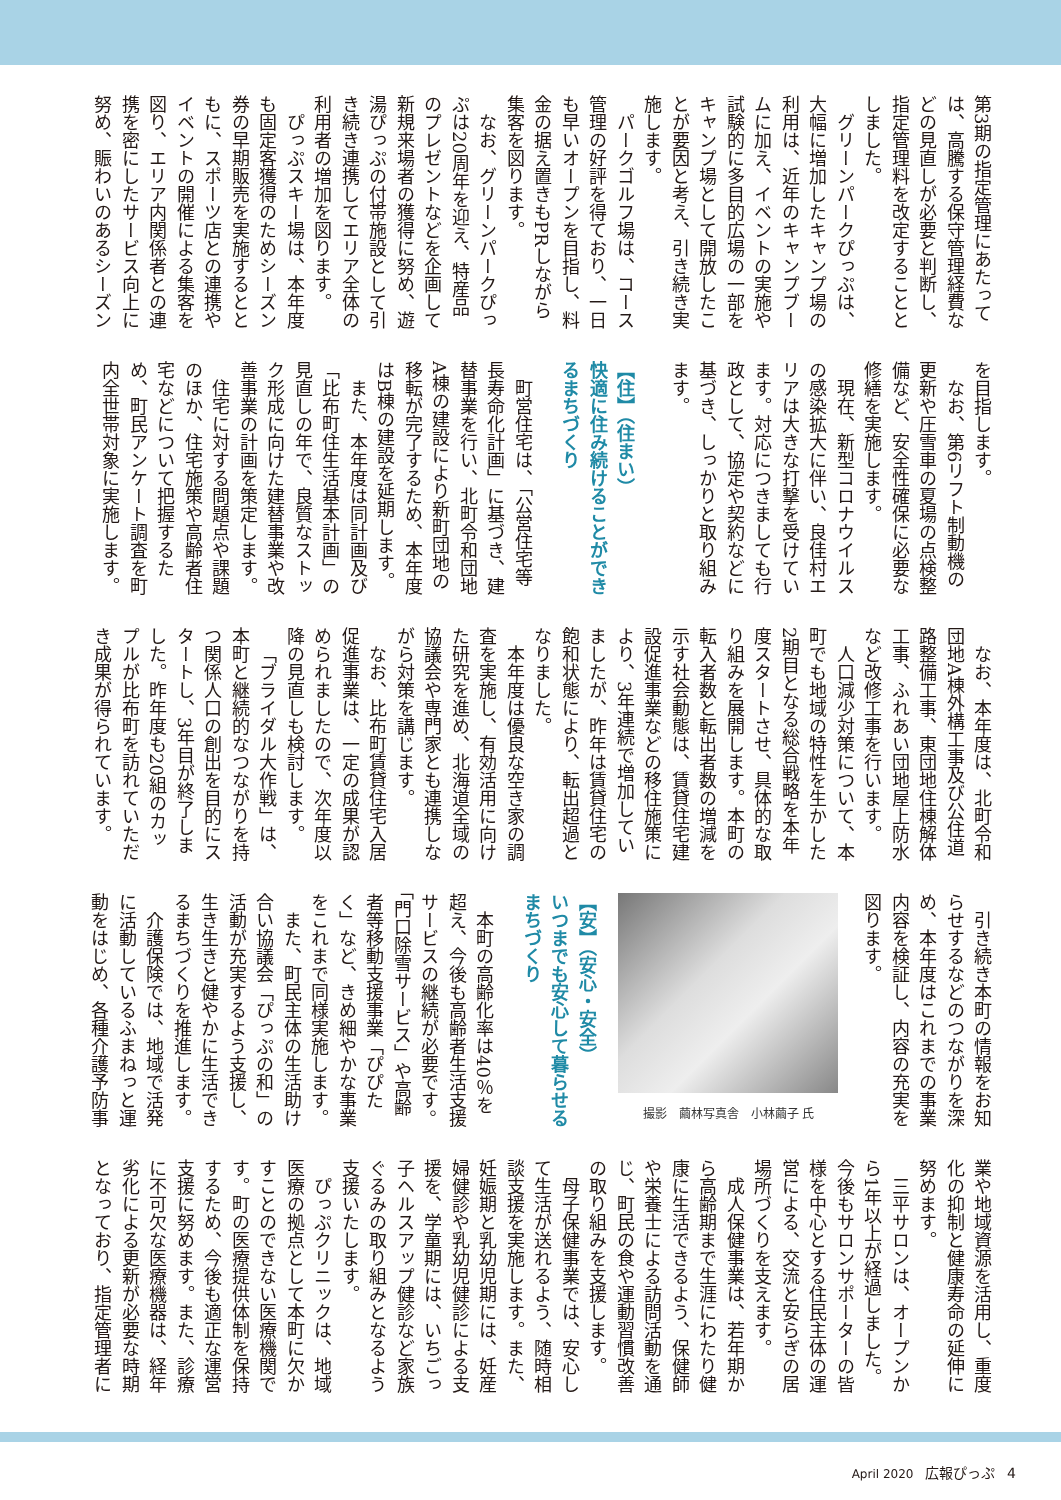第3期の指定管理にあたっては、高騰する保守管理経費などの見直しが必要と判断し、指定管理料を改定することとしました。
グリーンパークぴっぷは、大幅に増加したキャンプ場の利用は、近年のキャンプブームに加え、イベントの実施や試験的に多目的広場の一部をキャンプ場として開放したことが要因と考え、引き続き実施します。
パークゴルフ場は、コース管理の好評を得ており、一日も早いオープンを目指し、料金の据え置きもPRしながら集客を図ります。
なお、グリーンパークぴっぷは20周年を迎え、特産品のプレゼントなどを企画して新規来場者の獲得に努め、遊湯ぴっぷの付帯施設として引き続き連携してエリア全体の利用者の増加を図ります。
ぴっぷスキー場は、本年度も固定客獲得のためシーズン券の早期販売を実施するとともに、スポーツ店との連携やイベントの開催による集客を図り、エリア内関係者との連携を密にしたサービス向上に努め、賑わいのあるシーズン
を目指します。
なお、第6リフト制動機の更新や圧雪車の夏場の点検整備など、安全性確保に必要な修繕を実施します。
現在、新型コロナウイルスの感染拡大に伴い、良佳村エリアは大きな打撃を受けています。対応につきましても行政として、協定や契約などに基づき、しっかりと取り組みます。
【住】（住まい）
快適に住み続けることができるまちづくり
町営住宅は、「公営住宅等長寿命化計画」に基づき、建替事業を行い、北町令和団地A棟の建設により新町団地の移転が完了するため、本年度はB棟の建設を延期します。
また、本年度は同計画及び「比布町住生活基本計画」の見直しの年で、良質なストック形成に向けた建替事業や改善事業の計画を策定します。
住宅に対する問題点や課題のほか、住宅施策や高齢者住宅などについて把握するため、町民アンケート調査を町内全世帯対象に実施します。
なお、本年度は、北町令和団地A棟外構工事及び公住道路整備工事、東団地住棟解体工事、ふれあい団地屋上防水など改修工事を行います。
人口減少対策について、本町でも地域の特性を生かした2期目となる総合戦略を本年度スタートさせ、具体的な取り組みを展開します。本町の転入者数と転出者数の増減を示す社会動態は、賃貸住宅建設促進事業などの移住施策により、3年連続で増加していましたが、昨年は賃貸住宅の飽和状態により、転出超過となりました。
本年度は優良な空き家の調査を実施し、有効活用に向けた研究を進め、北海道全域の協議会や専門家とも連携しながら対策を講じます。
なお、比布町賃貸住宅入居促進事業は、一定の成果が認められましたので、次年度以降の見直しも検討します。
「ブライダル大作戦」は、本町と継続的なつながりを持つ関係人口の創出を目的にスタートし、3年目が終了しました。昨年度も20組のカップルが比布町を訪れていただき成果が得られています。
引き続き本町の情報をお知らせするなどのつながりを深め、本年度はこれまでの事業内容を検証し、内容の充実を図ります。
撮影　繭林写真舎　小林繭子 氏
【安】（安心・安全）
いつまでも安心して暮らせるまちづくり
本町の高齢化率は40％を超え、今後も高齢者生活支援サービスの継続が必要です。「門口除雪サービス」や高齢者等移動支援事業「ぴぴたく」など、きめ細やかな事業をこれまで同様実施します。
また、町民主体の生活助け合い協議会「ぴっぷの和」の活動が充実するよう支援し、生き生きと健やかに生活できるまちづくりを推進します。
介護保険では、地域で活発に活動しているふまねっと運動をはじめ、各種介護予防事
業や地域資源を活用し、重度化の抑制と健康寿命の延伸に努めます。
三平サロンは、オープンから1年以上が経過しました。今後もサロンサポーターの皆様を中心とする住民主体の運営による、交流と安らぎの居場所づくりを支えます。
成人保健事業は、若年期から高齢期まで生涯にわたり健康に生活できるよう、保健師や栄養士による訪問活動を通じ、町民の食や運動習慣改善の取り組みを支援します。
母子保健事業では、安心して生活が送れるよう、随時相談支援を実施します。また、妊娠期と乳幼児期には、妊産婦健診や乳幼児健診による支援を、学童期には、いちごっ子ヘルスアップ健診など家族ぐるみの取り組みとなるよう支援いたします。
ぴっぷクリニックは、地域医療の拠点として本町に欠かすことのできない医療機関です。町の医療提供体制を保持するため、今後も適正な運営支援に努めます。また、診療に不可欠な医療機器は、経年劣化による更新が必要な時期となっており、指定管理者に
April 2020 広報ぴっぷ 4